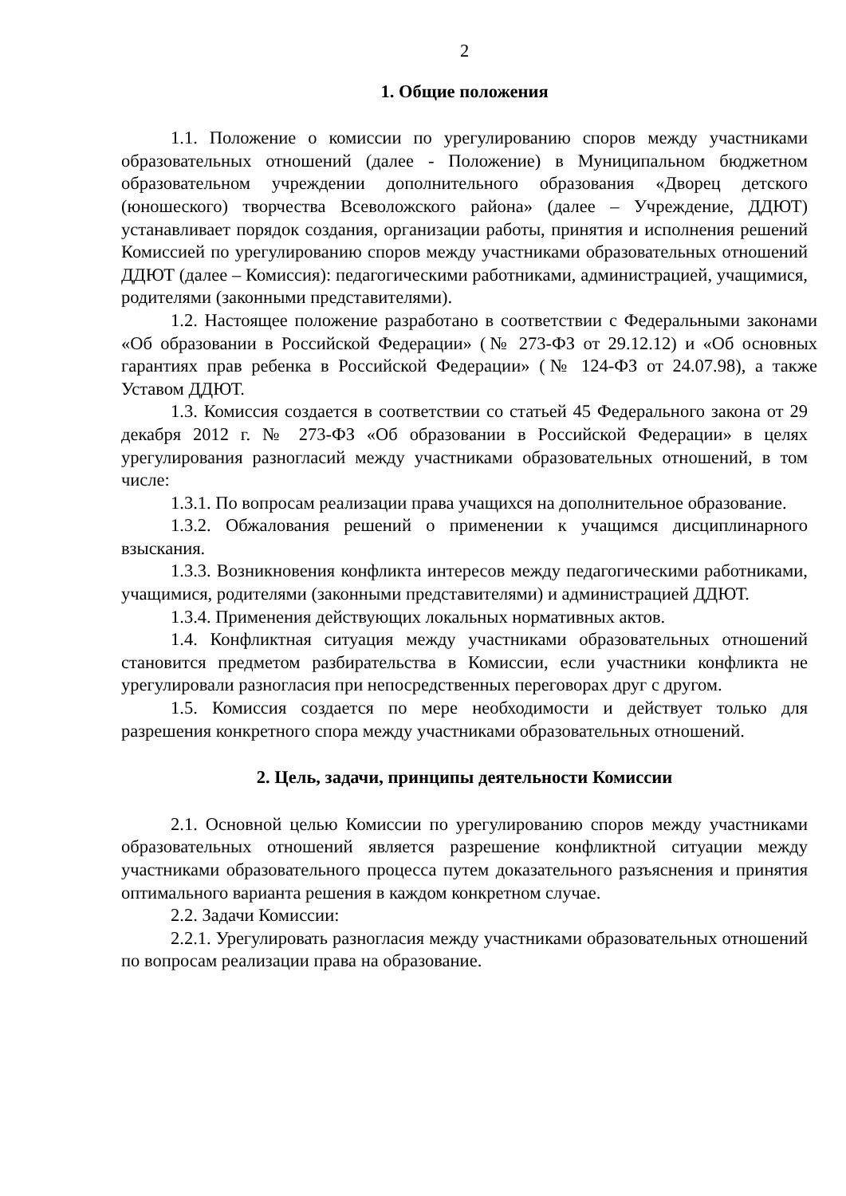2
1. Общие положения
1.1. Положение о комиссии по урегулированию споров между участниками образовательных отношений (далее - Положение) в Муниципальном бюджетном образовательном учреждении дополнительного образования «Дворец детского (юношеского) творчества Всеволожского района» (далее – Учреждение, ДДЮТ) устанавливает порядок создания, организации работы, принятия и исполнения решений Комиссией по урегулированию споров между участниками образовательных отношений ДДЮТ (далее – Комиссия): педагогическими работниками, администрацией, учащимися, родителями (законными представителями).
1.2. Настоящее положение разработано в соответствии с Федеральными законами «Об образовании в Российской Федерации» (№ 273-ФЗ от 29.12.12) и «Об основных гарантиях прав ребенка в Российской Федерации» (№ 124-ФЗ от 24.07.98), а также Уставом ДДЮТ.
1.3. Комиссия создается в соответствии со статьей 45 Федерального закона от 29 декабря 2012 г. № 273-ФЗ «Об образовании в Российской Федерации» в целях урегулирования разногласий между участниками образовательных отношений, в том числе:
1.3.1. По вопросам реализации права учащихся на дополнительное образование.
1.3.2. Обжалования решений о применении к учащимся дисциплинарного взыскания.
1.3.3. Возникновения конфликта интересов между педагогическими работниками, учащимися, родителями (законными представителями) и администрацией ДДЮТ.
1.3.4. Применения действующих локальных нормативных актов.
1.4. Конфликтная ситуация между участниками образовательных отношений становится предметом разбирательства в Комиссии, если участники конфликта не урегулировали разногласия при непосредственных переговорах друг с другом.
1.5. Комиссия создается по мере необходимости и действует только для разрешения конкретного спора между участниками образовательных отношений.
2. Цель, задачи, принципы деятельности Комиссии
2.1. Основной целью Комиссии по урегулированию споров между участниками образовательных отношений является разрешение конфликтной ситуации между участниками образовательного процесса путем доказательного разъяснения и принятия оптимального варианта решения в каждом конкретном случае.
2.2. Задачи Комиссии:
2.2.1. Урегулировать разногласия между участниками образовательных отношений по вопросам реализации права на образование.